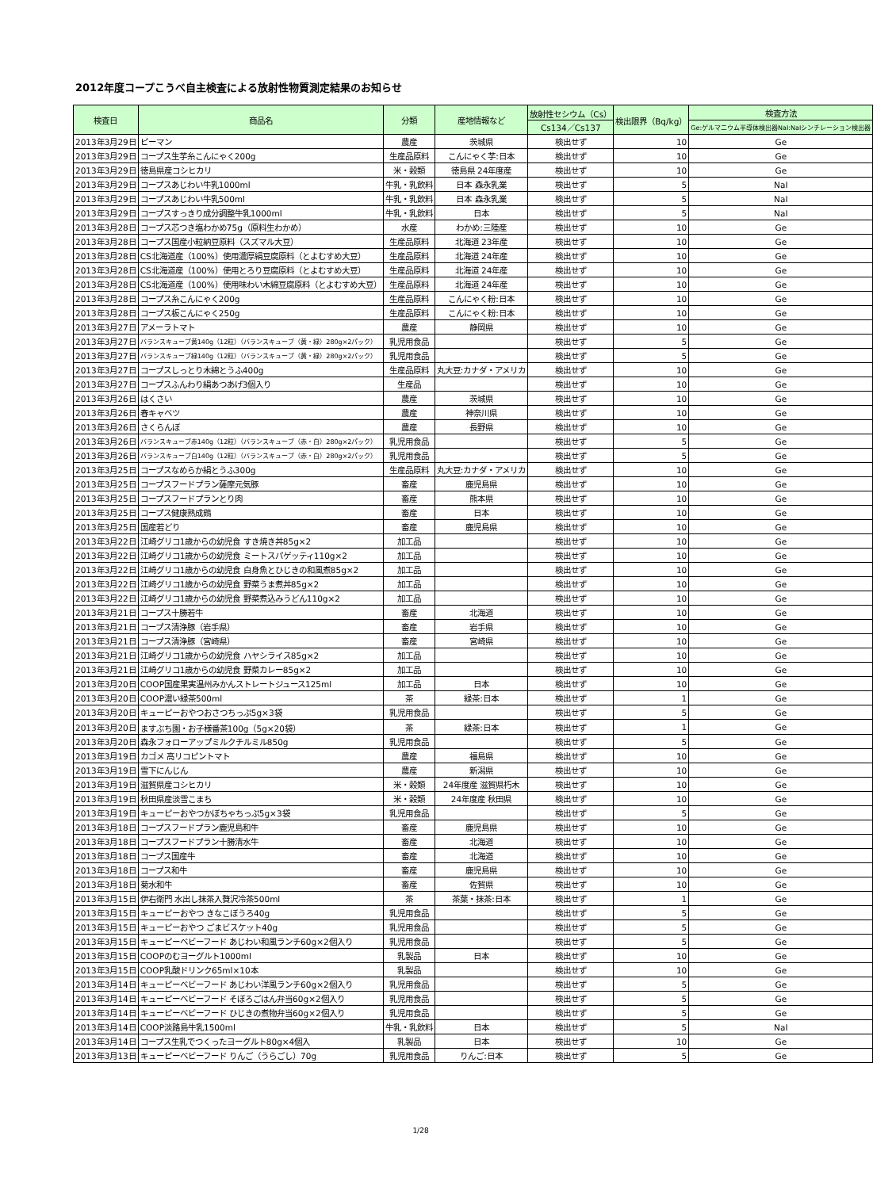2012年度コープこうべ自主検査による放射性物質測定結果のお知らせ
| 検査日 | 商品名 | 分類 | 産地情報など | 放射性セシウム（Cs） | 検出限界（Bq/kg） | 検査方法 |
| --- | --- | --- | --- | --- | --- | --- |
| | | | | Cs134／Cs137 | | Ge:ゲルマニウム半導体検出器NaI:NaIシンチレーション検出器 |
| 2013年3月29日 | ピーマン | 農産 | 茨城県 | 検出せず | 10 | Ge |
| 2013年3月29日 | コープス生芋糸こんにゃく200g | 生産品原料 | こんにゃく芋:日本 | 検出せず | 10 | Ge |
| 2013年3月29日 | 徳島県産コシヒカリ | 米・穀類 | 徳島県 24年度産 | 検出せず | 10 | Ge |
| 2013年3月29日 | コープスあじわい牛乳1000ml | 牛乳・乳飲料 | 日本 森永乳業 | 検出せず | 5 | NaI |
| 2013年3月29日 | コープスあじわい牛乳500ml | 牛乳・乳飲料 | 日本 森永乳業 | 検出せず | 5 | NaI |
| 2013年3月29日 | コープスすっきり成分調整牛乳1000ml | 牛乳・乳飲料 | 日本 | 検出せず | 5 | NaI |
| 2013年3月28日 | コープス芯つき塩わかめ75g（原料生わかめ） | 水産 | わかめ:三陸産 | 検出せず | 10 | Ge |
| 2013年3月28日 | コープス国産小粒納豆原料（スズマル大豆） | 生産品原料 | 北海道 23年産 | 検出せず | 10 | Ge |
| 2013年3月28日 | CS北海道産（100%）使用濃厚絹豆腐原料（とよむすめ大豆） | 生産品原料 | 北海道 24年産 | 検出せず | 10 | Ge |
| 2013年3月28日 | CS北海道産（100%）使用とろり豆腐原料（とよむすめ大豆） | 生産品原料 | 北海道 24年産 | 検出せず | 10 | Ge |
| 2013年3月28日 | CS北海道産（100%）使用味わい木綿豆腐原料（とよむすめ大豆） | 生産品原料 | 北海道 24年産 | 検出せず | 10 | Ge |
| 2013年3月28日 | コープス糸こんにゃく200g | 生産品原料 | こんにゃく粉:日本 | 検出せず | 10 | Ge |
| 2013年3月28日 | コープス板こんにゃく250g | 生産品原料 | こんにゃく粉:日本 | 検出せず | 10 | Ge |
| 2013年3月27日 | アメーラトマト | 農産 | 静岡県 | 検出せず | 10 | Ge |
| 2013年3月27日 | バランスキューブ黄140g（12粒）（バランスキューブ（黄・緑）280g×2パック） | 乳児用食品 | | 検出せず | 5 | Ge |
| 2013年3月27日 | バランスキューブ緑140g（12粒）（バランスキューブ（黄・緑）280g×2パック） | 乳児用食品 | | 検出せず | 5 | Ge |
| 2013年3月27日 | コープスしっとり木綿とうふ400g | 生産品原料 | 丸大豆:カナダ・アメリカ | 検出せず | 10 | Ge |
| 2013年3月27日 | コープスふんわり絹あつあげ3個入り | 生産品 | | 検出せず | 10 | Ge |
| 2013年3月26日 | はくさい | 農産 | 茨城県 | 検出せず | 10 | Ge |
| 2013年3月26日 | 春キャベツ | 農産 | 神奈川県 | 検出せず | 10 | Ge |
| 2013年3月26日 | さくらんぼ | 農産 | 長野県 | 検出せず | 10 | Ge |
| 2013年3月26日 | バランスキューブ赤140g（12粒）（バランスキューブ（赤・白）280g×2パック） | 乳児用食品 | | 検出せず | 5 | Ge |
| 2013年3月26日 | バランスキューブ白140g（12粒）（バランスキューブ（赤・白）280g×2パック） | 乳児用食品 | | 検出せず | 5 | Ge |
| 2013年3月25日 | コープスなめらか絹とうふ300g | 生産品原料 | 丸大豆:カナダ・アメリカ | 検出せず | 10 | Ge |
| 2013年3月25日 | コープスフードプラン薩摩元気豚 | 畜産 | 鹿児島県 | 検出せず | 10 | Ge |
| 2013年3月25日 | コープスフードプランとり肉 | 畜産 | 熊本県 | 検出せず | 10 | Ge |
| 2013年3月25日 | コープス健康熟成鶏 | 畜産 | 日本 | 検出せず | 10 | Ge |
| 2013年3月25日 | 国産若どり | 畜産 | 鹿児島県 | 検出せず | 10 | Ge |
| 2013年3月22日 | 江崎グリコ1歳からの幼児食 すき焼き丼85g×2 | 加工品 | | 検出せず | 10 | Ge |
| 2013年3月22日 | 江崎グリコ1歳からの幼児食 ミートスパゲッティ110g×2 | 加工品 | | 検出せず | 10 | Ge |
| 2013年3月22日 | 江崎グリコ1歳からの幼児食 白身魚とひじきの和風煮85g×2 | 加工品 | | 検出せず | 10 | Ge |
| 2013年3月22日 | 江崎グリコ1歳からの幼児食 野菜うま煮丼85g×2 | 加工品 | | 検出せず | 10 | Ge |
| 2013年3月22日 | 江崎グリコ1歳からの幼児食 野菜煮込みうどん110g×2 | 加工品 | | 検出せず | 10 | Ge |
| 2013年3月21日 | コープス十勝若牛 | 畜産 | 北海道 | 検出せず | 10 | Ge |
| 2013年3月21日 | コープス清浄豚（岩手県） | 畜産 | 岩手県 | 検出せず | 10 | Ge |
| 2013年3月21日 | コープス清浄豚（宮崎県） | 畜産 | 宮崎県 | 検出せず | 10 | Ge |
| 2013年3月21日 | 江崎グリコ1歳からの幼児食 ハヤシライス85g×2 | 加工品 | | 検出せず | 10 | Ge |
| 2013年3月21日 | 江崎グリコ1歳からの幼児食 野菜カレー85g×2 | 加工品 | | 検出せず | 10 | Ge |
| 2013年3月20日 | COOP国産果実温州みかんストレートジュース125ml | 加工品 | 日本 | 検出せず | 10 | Ge |
| 2013年3月20日 | COOP濃い緑茶500ml | 茶 | 緑茶:日本 | 検出せず | 1 | Ge |
| 2013年3月20日 | キューピーおやつおさつちっぷ5g×3袋 | 乳児用食品 | | 検出せず | 5 | Ge |
| 2013年3月20日 | ますぶち園・お子様番茶100g（5g×20袋） | 茶 | 緑茶:日本 | 検出せず | 1 | Ge |
| 2013年3月20日 | 森永フォローアップミルクチルミル850g | 乳児用食品 | | 検出せず | 5 | Ge |
| 2013年3月19日 | カゴメ 高リコピントマト | 農産 | 福島県 | 検出せず | 10 | Ge |
| 2013年3月19日 | 雪下にんじん | 農産 | 新潟県 | 検出せず | 10 | Ge |
| 2013年3月19日 | 滋賀県産コシヒカリ | 米・穀類 | 24年度産 滋賀県朽木 | 検出せず | 10 | Ge |
| 2013年3月19日 | 秋田県産淡雪こまち | 米・穀類 | 24年度産 秋田県 | 検出せず | 10 | Ge |
| 2013年3月19日 | キューピーおやつかぼちゃちっぷ5g×3袋 | 乳児用食品 | | 検出せず | 5 | Ge |
| 2013年3月18日 | コープスフードプラン鹿児島和牛 | 畜産 | 鹿児島県 | 検出せず | 10 | Ge |
| 2013年3月18日 | コープスフードプラン十勝清水牛 | 畜産 | 北海道 | 検出せず | 10 | Ge |
| 2013年3月18日 | コープス国産牛 | 畜産 | 北海道 | 検出せず | 10 | Ge |
| 2013年3月18日 | コープス和牛 | 畜産 | 鹿児島県 | 検出せず | 10 | Ge |
| 2013年3月18日 | 菊水和牛 | 畜産 | 佐賀県 | 検出せず | 10 | Ge |
| 2013年3月15日 | 伊右衛門 水出し抹茶入贅沢冷茶500ml | 茶 | 茶葉・抹茶:日本 | 検出せず | 1 | Ge |
| 2013年3月15日 | キューピーおやつ きなこぼうろ40g | 乳児用食品 | | 検出せず | 5 | Ge |
| 2013年3月15日 | キューピーおやつ ごまビスケット40g | 乳児用食品 | | 検出せず | 5 | Ge |
| 2013年3月15日 | キューピーベビーフード あじわい和風ランチ60g×2個入り | 乳児用食品 | | 検出せず | 5 | Ge |
| 2013年3月15日 | COOPのむヨーグルト1000ml | 乳製品 | 日本 | 検出せず | 10 | Ge |
| 2013年3月15日 | COOP乳酸ドリンク65ml×10本 | 乳製品 | | 検出せず | 10 | Ge |
| 2013年3月14日 | キューピーベビーフード あじわい洋風ランチ60g×2個入り | 乳児用食品 | | 検出せず | 5 | Ge |
| 2013年3月14日 | キューピーベビーフード そぼろごはん弁当60g×2個入り | 乳児用食品 | | 検出せず | 5 | Ge |
| 2013年3月14日 | キューピーベビーフード ひじきの煮物弁当60g×2個入り | 乳児用食品 | | 検出せず | 5 | Ge |
| 2013年3月14日 | COOP淡路島牛乳1500ml | 牛乳・乳飲料 | 日本 | 検出せず | 5 | NaI |
| 2013年3月14日 | コープス生乳でつくったヨーグルト80g×4個入 | 乳製品 | 日本 | 検出せず | 10 | Ge |
| 2013年3月13日 | キューピーベビーフード りんご（うらごし）70g | 乳児用食品 | りんご:日本 | 検出せず | 5 | Ge |
1/28